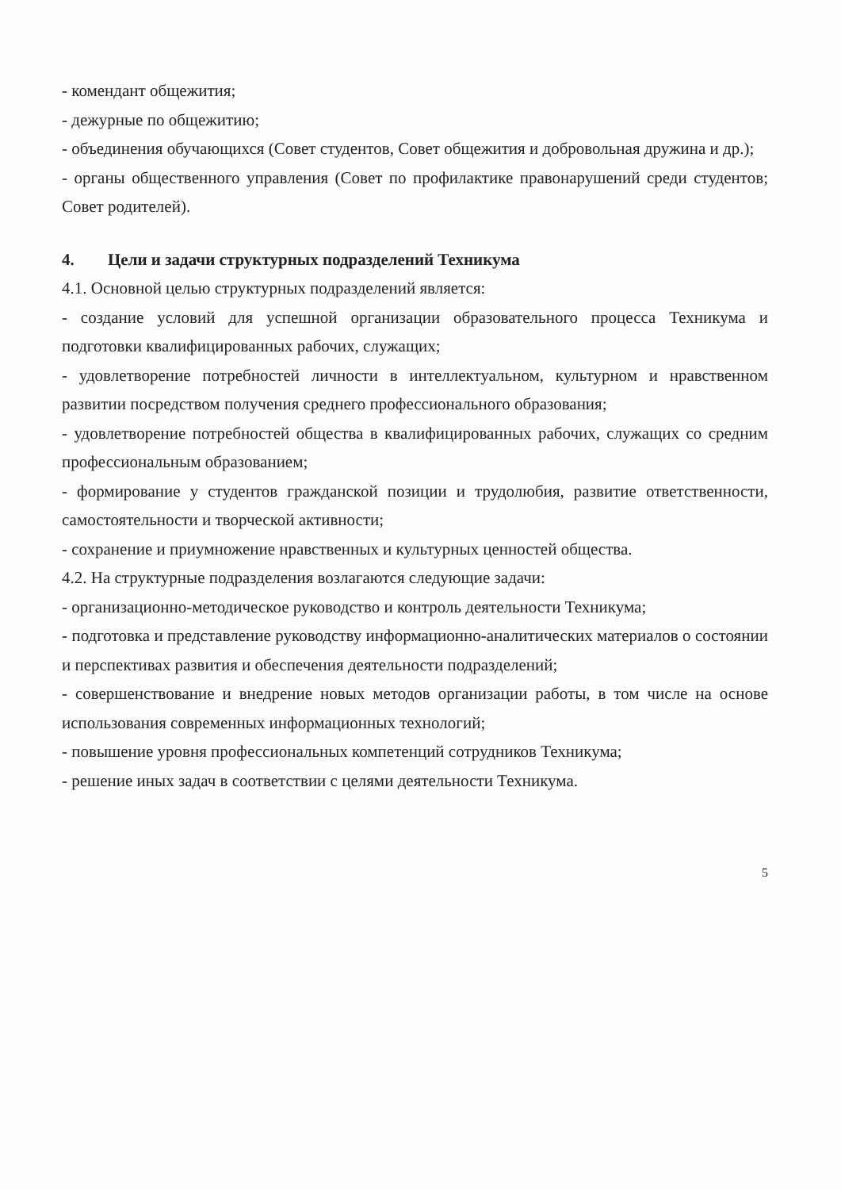- комендант общежития;
- дежурные по общежитию;
- объединения обучающихся (Совет студентов, Совет общежития и добровольная дружина и др.);
- органы общественного управления (Совет по профилактике правонарушений среди студентов; Совет родителей).
4. Цели и задачи структурных подразделений Техникума
4.1. Основной целью структурных подразделений является:
- создание условий для успешной организации образовательного процесса Техникума и подготовки квалифицированных рабочих, служащих;
- удовлетворение потребностей личности в интеллектуальном, культурном и нравственном развитии посредством получения среднего профессионального образования;
- удовлетворение потребностей общества в квалифицированных рабочих, служащих со средним профессиональным образованием;
- формирование у студентов гражданской позиции и трудолюбия, развитие ответственности, самостоятельности и творческой активности;
- сохранение и приумножение нравственных и культурных ценностей общества.
4.2. На структурные подразделения возлагаются следующие задачи:
- организационно-методическое руководство и контроль деятельности Техникума;
- подготовка и представление руководству информационно-аналитических материалов о состоянии и перспективах развития и обеспечения деятельности подразделений;
- совершенствование и внедрение новых методов организации работы, в том числе на основе использования современных информационных технологий;
- повышение уровня профессиональных компетенций сотрудников Техникума;
- решение иных задач в соответствии с целями деятельности Техникума.
5